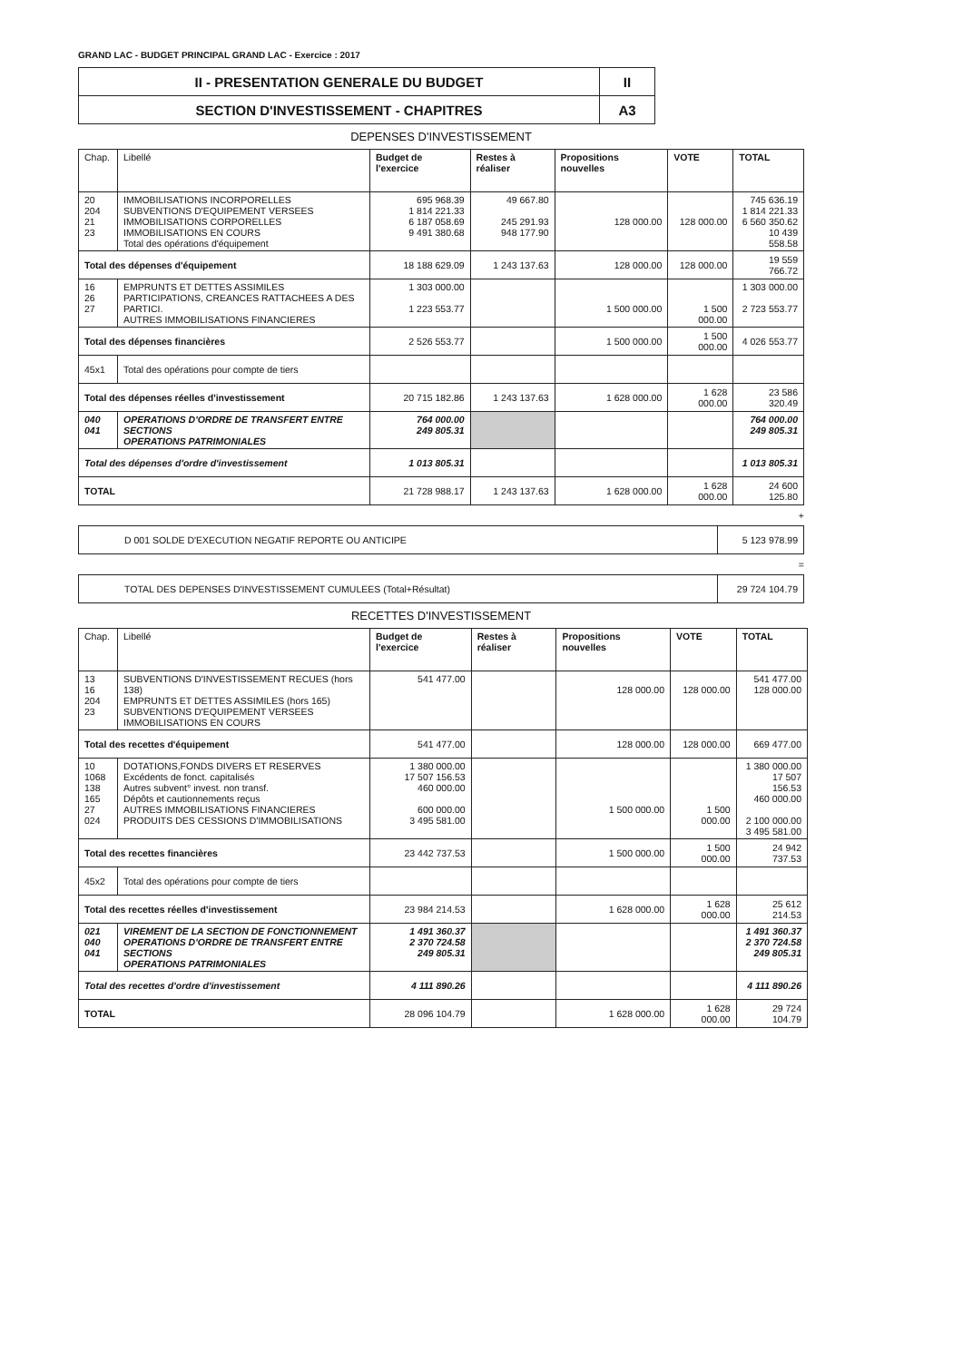GRAND LAC - BUDGET PRINCIPAL GRAND LAC - Exercice : 2017
| II - PRESENTATION GENERALE DU BUDGET | II |
| SECTION D'INVESTISSEMENT - CHAPITRES | A3 |
DEPENSES D'INVESTISSEMENT
| Chap. | Libellé | Budget de l'exercice | Restes à réaliser | Propositions nouvelles | VOTE | TOTAL |
| --- | --- | --- | --- | --- | --- | --- |
| 20 204 21 23 | IMMOBILISATIONS INCORPORELLES SUBVENTIONS D'EQUIPEMENT VERSEES IMMOBILISATIONS CORPORELLES IMMOBILISATIONS EN COURS Total des opérations d'équipement | 695 968.39 1 814 221.33 6 187 058.69 9 491 380.68 | 49 667.80 245 291.93 948 177.90 | 128 000.00 | 128 000.00 | 745 636.19 1 814 221.33 6 560 350.62 10 439 558.58 |
| Total des dépenses d'équipement | | 18 188 629.09 | 1 243 137.63 | 128 000.00 | 128 000.00 | 19 559 766.72 |
| 16 26 27 | EMPRUNTS ET DETTES ASSIMILES PARTICIPATIONS, CREANCES RATTACHEES A DES PARTICI. AUTRES IMMOBILISATIONS FINANCIERES | 1 303 000.00 1 223 553.77 | | 1 500 000.00 | 1 500 000.00 | 1 303 000.00 2 723 553.77 |
| Total des dépenses financières | | 2 526 553.77 | | 1 500 000.00 | 1 500 000.00 | 4 026 553.77 |
| 45x1 | Total des opérations pour compte de tiers | | | | | |
| Total des dépenses réelles d'investissement | | 20 715 182.86 | 1 243 137.63 | 1 628 000.00 | 1 628 000.00 | 23 586 320.49 |
| 040 041 | OPERATIONS D'ORDRE DE TRANSFERT ENTRE SECTIONS OPERATIONS PATRIMONIALES | 764 000.00 249 805.31 | | | | 764 000.00 249 805.31 |
| Total des dépenses d'ordre d'investissement | | 1 013 805.31 | | | | 1 013 805.31 |
| TOTAL | | 21 728 988.17 | 1 243 137.63 | 1 628 000.00 | 1 628 000.00 | 24 600 125.80 |
+
| D 001 SOLDE D'EXECUTION NEGATIF REPORTE OU ANTICIPE | 5 123 978.99 |
=
| TOTAL DES DEPENSES D'INVESTISSEMENT CUMULEES (Total+Résultat) | 29 724 104.79 |
RECETTES D'INVESTISSEMENT
| Chap. | Libellé | Budget de l'exercice | Restes à réaliser | Propositions nouvelles | VOTE | TOTAL |
| --- | --- | --- | --- | --- | --- | --- |
| 13 16 204 23 | SUBVENTIONS D'INVESTISSEMENT RECUES (hors 138) EMPRUNTS ET DETTES ASSIMILES (hors 165) SUBVENTIONS D'EQUIPEMENT VERSEES IMMOBILISATIONS EN COURS | 541 477.00 | | 128 000.00 | 128 000.00 | 541 477.00 128 000.00 |
| Total des recettes d'équipement | | 541 477.00 | | 128 000.00 | 128 000.00 | 669 477.00 |
| 10 1068 138 165 27 024 | DOTATIONS,FONDS DIVERS ET RESERVES Excédents de fonct. capitalisés Autres subvent° invest. non transf. Dépôts et cautionnements reçus AUTRES IMMOBILISATIONS FINANCIERES PRODUITS DES CESSIONS D'IMMOBILISATIONS | 1 380 000.00 17 507 156.53 460 000.00 600 000.00 3 495 581.00 | | 1 500 000.00 | 1 500 000.00 | 1 380 000.00 17 507 156.53 460 000.00 2 100 000.00 3 495 581.00 |
| Total des recettes financières | | 23 442 737.53 | | 1 500 000.00 | 1 500 000.00 | 24 942 737.53 |
| 45x2 | Total des opérations pour compte de tiers | | | | | |
| Total des recettes réelles d'investissement | | 23 984 214.53 | | 1 628 000.00 | 1 628 000.00 | 25 612 214.53 |
| 021 040 041 | VIREMENT DE LA SECTION DE FONCTIONNEMENT OPERATIONS D'ORDRE DE TRANSFERT ENTRE SECTIONS OPERATIONS PATRIMONIALES | 1 491 360.37 2 370 724.58 249 805.31 | | | | 1 491 360.37 2 370 724.58 249 805.31 |
| Total des recettes d'ordre d'investissement | | 4 111 890.26 | | | | 4 111 890.26 |
| TOTAL | | 28 096 104.79 | | 1 628 000.00 | 1 628 000.00 | 29 724 104.79 |